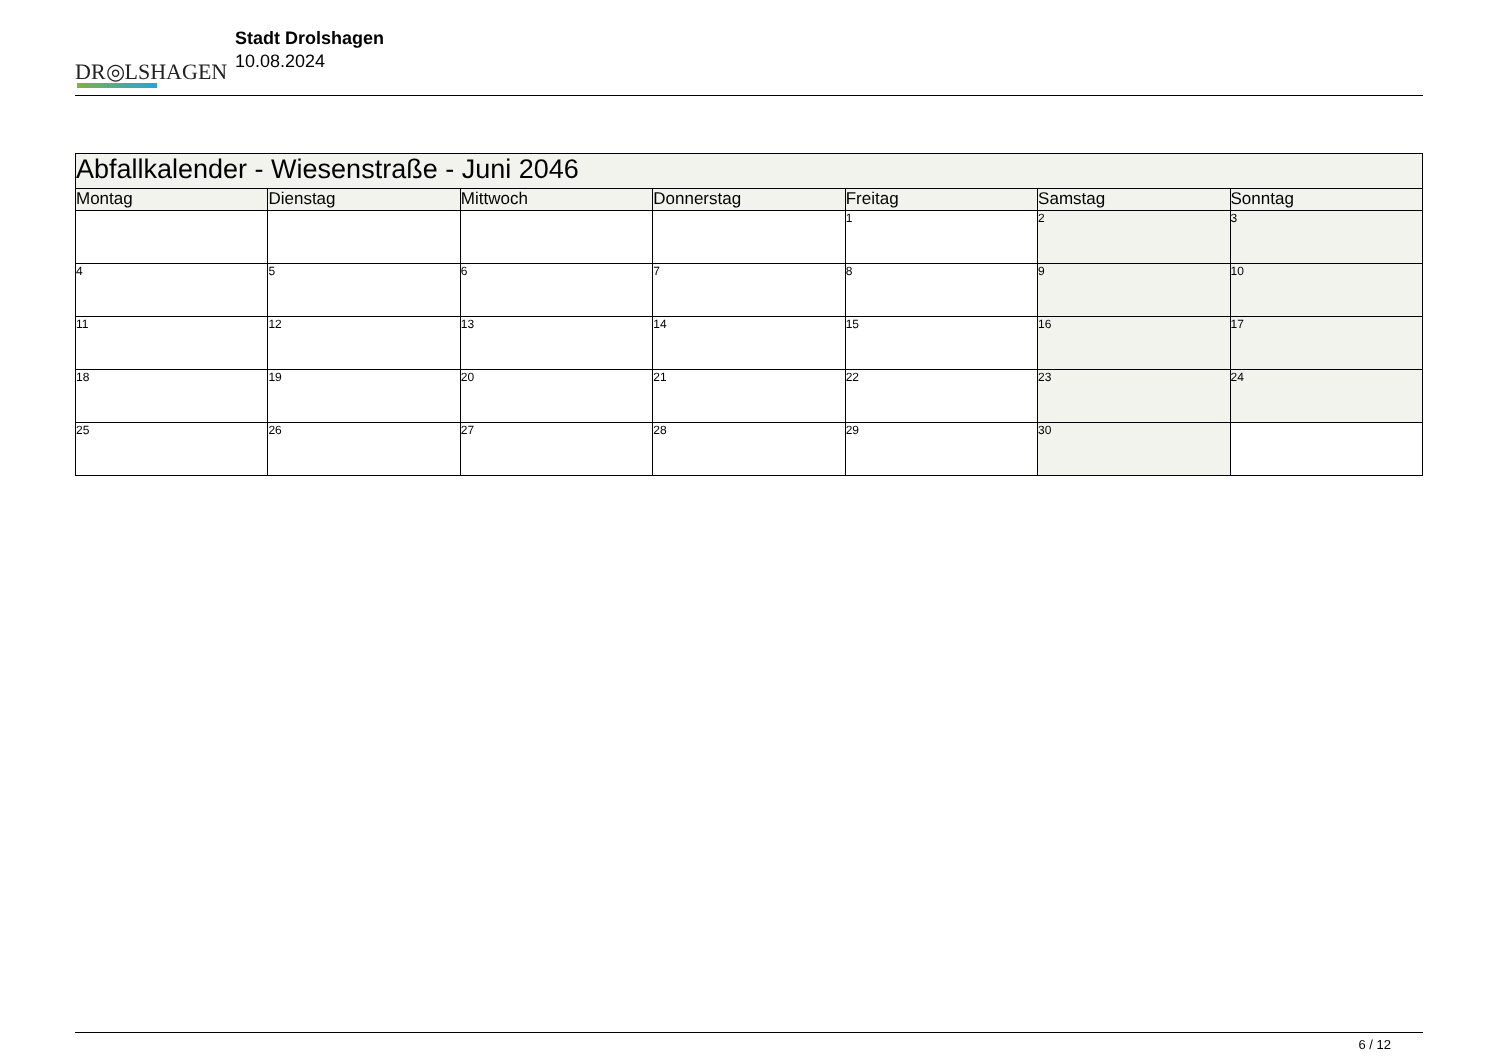DR◎LSHAGEN
Stadt Drolshagen
10.08.2024
| Abfallkalender - Wiesenstraße - Juni 2046 | | | | | | |
| --- | --- | --- | --- | --- | --- | --- |
| Montag | Dienstag | Mittwoch | Donnerstag | Freitag | Samstag | Sonntag |
| | | | | 1 | 2 | 3 |
| 4 | 5 | 6 | 7 | 8 | 9 | 10 |
| 11 | 12 | 13 | 14 | 15 | 16 | 17 |
| 18 | 19 | 20 | 21 | 22 | 23 | 24 |
| 25 | 26 | 27 | 28 | 29 | 30 | |
6 / 12